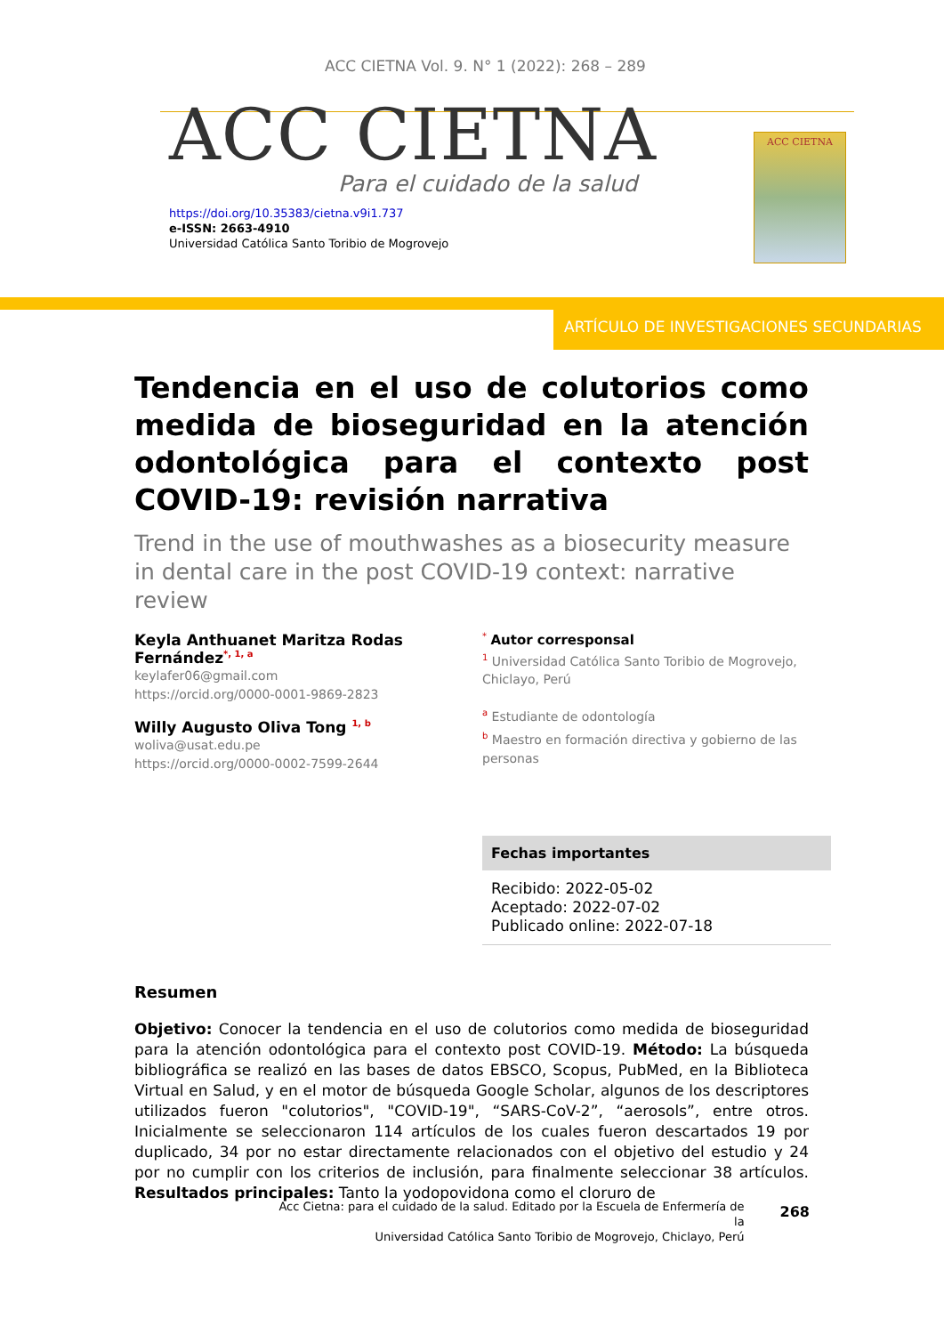ACC CIETNA Vol. 9. N° 1 (2022): 268 – 289
ACC CIETNA
Para el cuidado de la salud
https://doi.org/10.35383/cietna.v9i1.737
e-ISSN: 2663-4910
Universidad Católica Santo Toribio de Mogrovejo
ACC CIETNA
ARTÍCULO DE INVESTIGACIONES SECUNDARIAS
Tendencia en el uso de colutorios como medida de bioseguridad en la atención odontológica para el contexto post COVID-19: revisión narrativa
Trend in the use of mouthwashes as a biosecurity measure in dental care in the post COVID-19 context: narrative review
Keyla Anthuanet Maritza Rodas Fernández<sup>*, 1, a</sup>
keylafer06@gmail.com
https://orcid.org/0000-0001-9869-2823
Willy Augusto Oliva Tong <sup>1, b</sup>
woliva@usat.edu.pe
https://orcid.org/0000-0002-7599-2644
<sup>*</sup> Autor corresponsal
<sup>1</sup> Universidad Católica Santo Toribio de Mogrovejo, Chiclayo, Perú
<sup>a</sup> Estudiante de odontología
<sup>b</sup> Maestro en formación directiva y gobierno de las personas
Fechas importantes
Recibido: 2022-05-02
Aceptado: 2022-07-02
Publicado online: 2022-07-18
Resumen
Objetivo: Conocer la tendencia en el uso de colutorios como medida de bioseguridad para la atención odontológica para el contexto post COVID-19. Método: La búsqueda bibliográfica se realizó en las bases de datos EBSCO, Scopus, PubMed, en la Biblioteca Virtual en Salud, y en el motor de búsqueda Google Scholar, algunos de los descriptores utilizados fueron "colutorios", "COVID-19", “SARS-CoV-2”, “aerosols”, entre otros. Inicialmente se seleccionaron 114 artículos de los cuales fueron descartados 19 por duplicado, 34 por no estar directamente relacionados con el objetivo del estudio y 24 por no cumplir con los criterios de inclusión, para finalmente seleccionar 38 artículos. Resultados principales: Tanto la yodopovidona como el cloruro de
Acc Cietna: para el cuidado de la salud. Editado por la Escuela de Enfermería de la
Universidad Católica Santo Toribio de Mogrovejo, Chiclayo, Perú
268